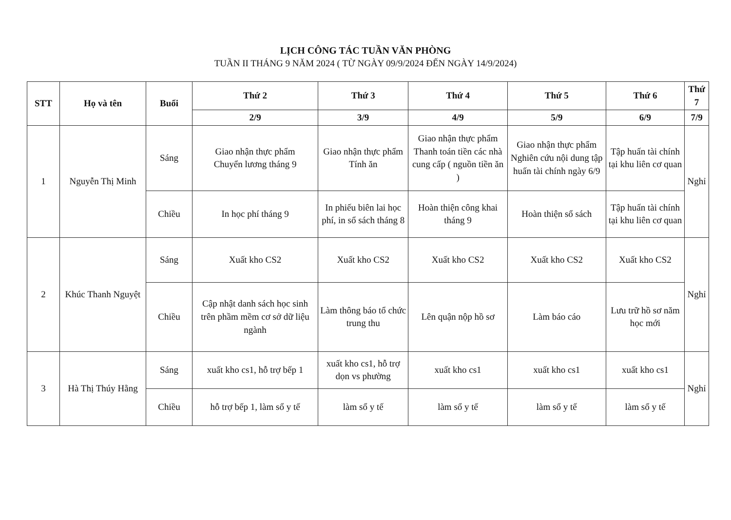LỊCH CÔNG TÁC TUẦN VĂN PHÒNG
TUẦN II THÁNG 9 NĂM 2024 ( TỪ NGÀY 09/9/2024 ĐẾN NGÀY 14/9/2024)
| STT | Họ và tên | Buổi | Thứ 2 | Thứ 3 | Thứ 4 | Thứ 5 | Thứ 6 | Thứ 7 |
| --- | --- | --- | --- | --- | --- | --- | --- | --- |
| | | | 2/9 | 3/9 | 4/9 | 5/9 | 6/9 | 7/9 |
| 1 | Nguyễn Thị Minh | Sáng | Giao nhận thực phẩm Chuyển lương tháng 9 | Giao nhận thực phẩm Tính ăn | Giao nhận thực phẩm Thanh toán tiền các nhà cung cấp ( nguồn tiền ăn ) | Giao nhận thực phẩm Nghiên cứu nội dung tập huấn tài chính ngày 6/9 | Tập huấn tài chính tại khu liên cơ quan | Nghỉ |
| | | Chiều | In học phí tháng 9 | In phiếu biên lai học phí, in sổ sách tháng 8 | Hoàn thiện công khai tháng 9 | Hoàn thiện sổ sách | Tập huấn tài chính tại khu liên cơ quan | |
| 2 | Khúc Thanh Nguyệt | Sáng | Xuất kho CS2 | Xuất kho CS2 | Xuất kho CS2 | Xuất kho CS2 | Xuất kho CS2 | Nghỉ |
| | | Chiều | Cập nhật danh sách học sinh trên phầm mềm cơ sở dữ liệu ngành | Làm thông báo tổ chức trung thu | Lên quận nộp hồ sơ | Làm báo cáo | Lưu trữ hồ sơ năm học mới | |
| 3 | Hà Thị Thúy Hằng | Sáng | xuất kho cs1, hỗ trợ bếp 1 | xuất kho cs1, hỗ trợ dọn vs phường | xuất kho cs1 | xuất kho cs1 | xuất kho cs1 | Nghỉ |
| | | Chiều | hỗ trợ bếp 1, làm sổ y tế | làm sổ y tế | làm sổ y tế | làm sổ y tế | làm sổ y tế | |